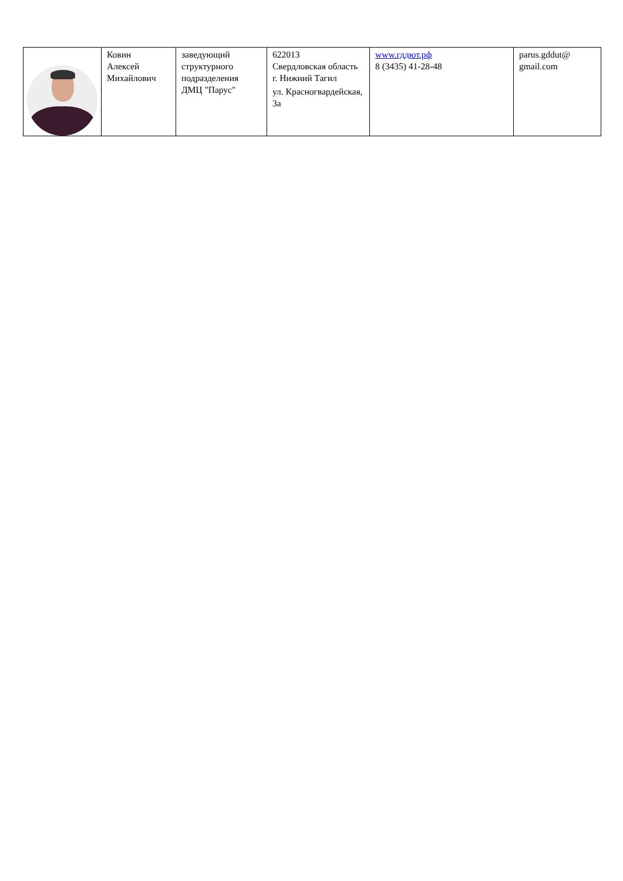| | Ковин Алексей Михайлович | заведующий структурного подразделения ДМЦ "Парус" | 622013 Свердловская область г. Нижний Тагил ул. Красногвардейская, 3а | www.гддют.рф 8 (3435) 41-28-48 | parus.gddut@ gmail.com |